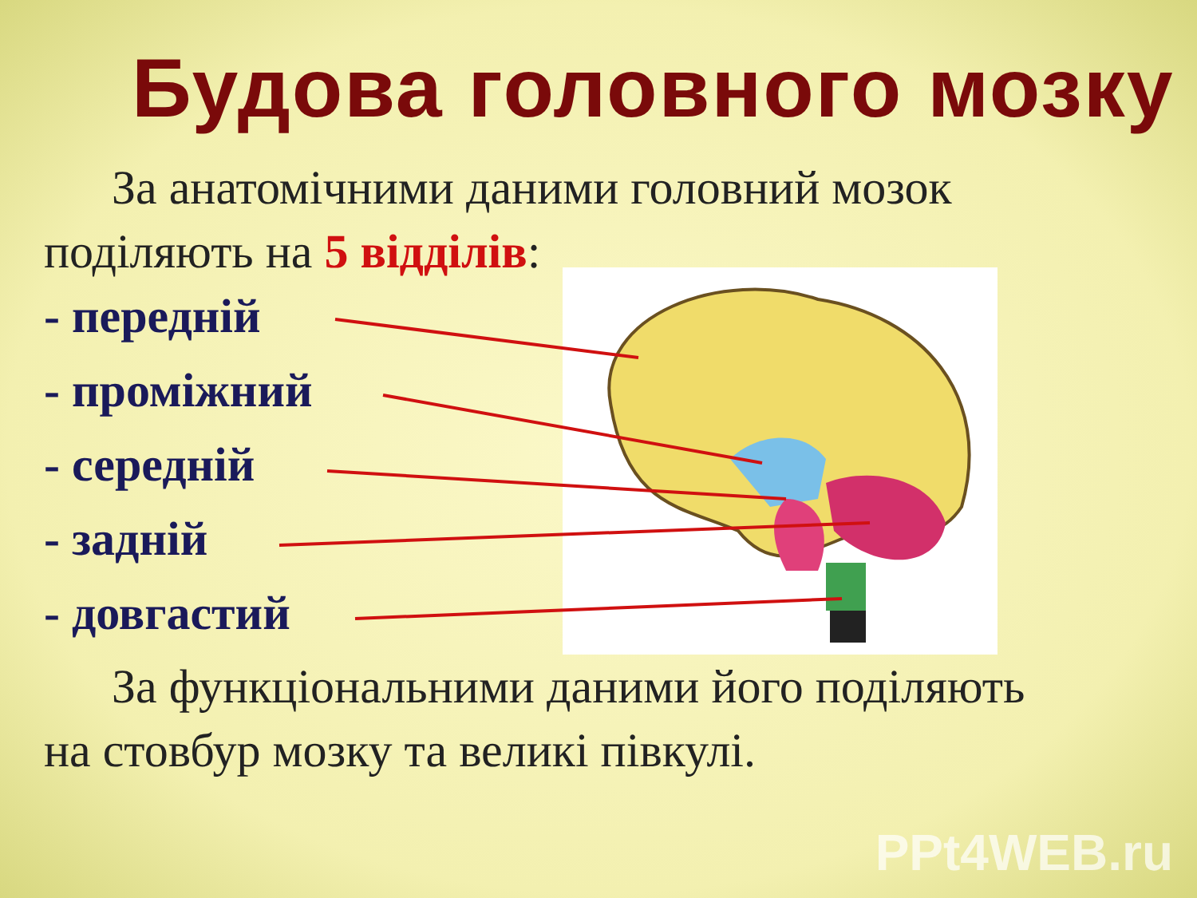Будова головного мозку
За анатомічними даними головний мозок
поділяють на 5 відділів:
- передній
- проміжний
- середній
- задній
- довгастий
За функціональними даними його поділяють
на стовбур мозку та великі півкулі.
PPt4WEB.ru